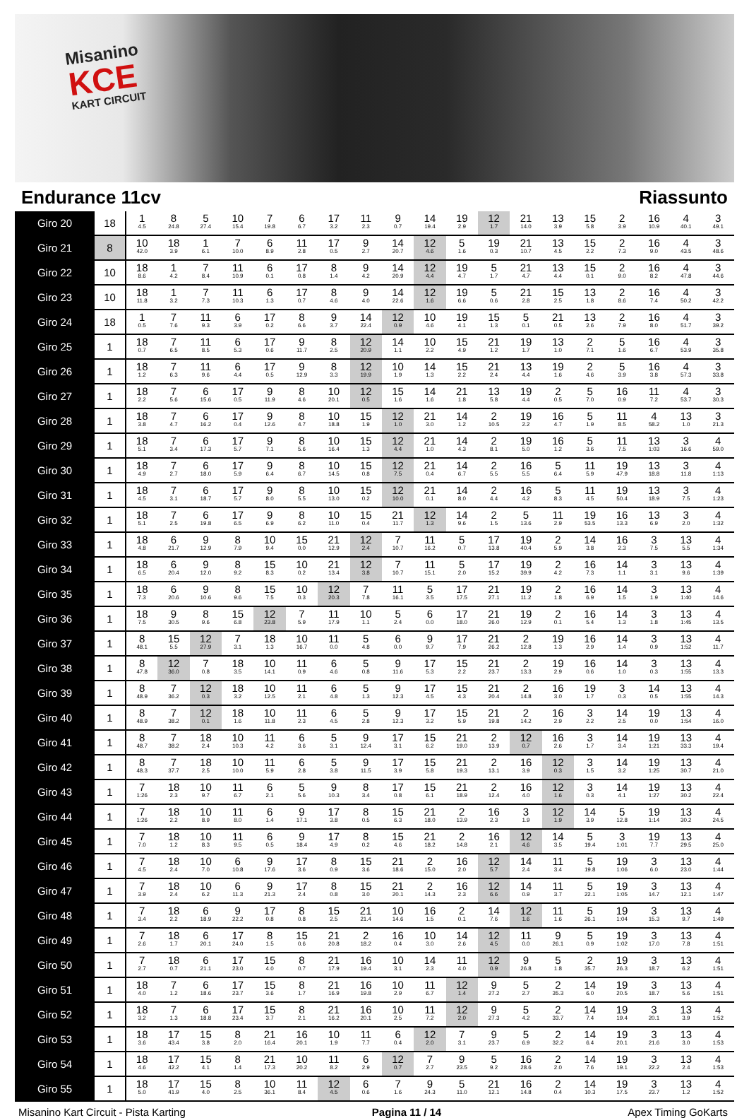Misanino
KCE
KART CIRCUIT
Endurance 11cv Riassunto
| Giro 20 | 18 | 1 4.5 | 8 24.8 | 5 27.4 | 10 15.4 | 7 19.8 | 6 6.7 | 17 3.2 | 11 2.3 | 9 0.7 | 14 19.4 | 19 2.9 | 12 1.7 | 21 14.0 | 13 3.9 | 15 5.8 | 2 3.9 | 16 10.9 | 4 40.1 | 3 49.1 |
| Giro 21 | 8 | 10 42.0 | 18 3.9 | 1 6.1 | 7 10.0 | 6 8.9 | 11 2.8 | 17 0.5 | 9 2.7 | 14 20.7 | 12 4.6 | 5 1.6 | 19 0.3 | 21 10.7 | 13 4.5 | 15 2.2 | 2 7.3 | 16 9.0 | 4 43.5 | 3 48.6 |
| Giro 22 | 10 | 18 8.6 | 1 4.2 | 7 8.4 | 11 10.9 | 6 0.1 | 17 0.8 | 8 1.4 | 9 4.2 | 14 20.9 | 12 4.4 | 19 4.7 | 5 1.7 | 21 4.7 | 13 4.4 | 15 0.1 | 2 9.0 | 16 8.2 | 4 47.8 | 3 44.6 |
| Giro 23 | 10 | 18 11.8 | 1 3.2 | 7 7.3 | 11 10.3 | 6 1.3 | 17 0.7 | 8 4.6 | 9 4.0 | 14 22.6 | 12 1.6 | 19 6.6 | 5 0.6 | 21 2.8 | 15 2.5 | 13 1.8 | 2 8.6 | 16 7.4 | 4 50.2 | 3 42.2 |
| Giro 24 | 18 | 1 0.5 | 7 7.6 | 11 9.3 | 6 3.9 | 17 0.2 | 8 6.6 | 9 3.7 | 14 22.4 | 12 0.9 | 10 4.6 | 19 4.1 | 15 1.3 | 5 0.1 | 21 0.5 | 13 2.6 | 2 7.9 | 16 8.0 | 4 51.7 | 3 39.2 |
| Giro 25 | 1 | 18 0.7 | 7 6.5 | 11 8.5 | 6 5.3 | 17 0.6 | 9 11.7 | 8 2.5 | 12 20.9 | 14 1.1 | 10 2.2 | 15 4.9 | 21 1.2 | 19 1.7 | 13 1.0 | 2 7.1 | 5 1.6 | 16 6.7 | 4 53.9 | 3 35.8 |
| Giro 26 | 1 | 18 1.2 | 7 6.3 | 11 9.6 | 6 4.4 | 17 0.5 | 9 12.9 | 8 3.3 | 12 19.9 | 10 1.9 | 14 1.3 | 15 2.2 | 21 2.4 | 13 4.4 | 19 1.6 | 2 4.6 | 5 3.9 | 16 3.8 | 4 57.3 | 3 33.8 |
| Giro 27 | 1 | 18 2.2 | 7 5.6 | 6 15.6 | 17 0.5 | 9 11.9 | 8 4.6 | 10 20.1 | 12 0.5 | 15 1.6 | 14 1.6 | 21 1.8 | 13 5.8 | 19 4.4 | 2 0.5 | 5 7.0 | 16 0.9 | 11 7.2 | 4 53.7 | 3 30.3 |
| Giro 28 | 1 | 18 3.8 | 7 4.7 | 6 16.2 | 17 0.4 | 9 12.6 | 8 4.7 | 10 18.8 | 15 1.9 | 12 1.0 | 21 3.0 | 14 1.2 | 2 10.5 | 19 2.2 | 16 4.7 | 5 1.9 | 11 8.5 | 4 58.2 | 13 1.0 | 3 21.3 |
| Giro 29 | 1 | 18 5.1 | 7 3.4 | 6 17.3 | 17 5.7 | 9 7.1 | 8 5.6 | 10 16.4 | 15 1.3 | 12 4.4 | 21 1.0 | 14 4.3 | 2 8.1 | 19 5.0 | 16 1.2 | 5 3.6 | 11 7.5 | 13 1:03 | 3 16.6 | 4 59.0 |
| Giro 30 | 1 | 18 4.9 | 7 2.7 | 6 18.0 | 17 5.9 | 9 6.4 | 8 6.7 | 10 14.5 | 15 0.8 | 12 7.5 | 21 0.4 | 14 6.7 | 2 5.5 | 16 5.5 | 5 6.4 | 11 5.9 | 19 47.9 | 13 18.8 | 3 11.8 | 4 1:13 |
| Giro 31 | 1 | 18 4.5 | 7 3.1 | 6 18.7 | 17 5.7 | 9 8.0 | 8 5.5 | 10 13.0 | 15 0.2 | 12 10.0 | 21 0.1 | 14 8.0 | 2 4.4 | 16 4.2 | 5 8.3 | 11 4.5 | 19 50.4 | 13 18.9 | 3 7.5 | 4 1:23 |
| Giro 32 | 1 | 18 5.1 | 7 2.5 | 6 19.8 | 17 6.5 | 9 6.9 | 8 6.2 | 10 11.0 | 15 0.4 | 21 11.7 | 12 1.3 | 14 9.6 | 2 1.5 | 5 13.6 | 11 2.9 | 19 53.5 | 16 13.3 | 13 6.9 | 3 2.0 | 4 1:32 |
| Giro 33 | 1 | 18 4.8 | 6 21.7 | 9 12.9 | 8 7.9 | 10 9.4 | 15 0.0 | 21 12.9 | 12 2.4 | 7 10.7 | 11 16.2 | 5 0.7 | 17 13.8 | 19 40.4 | 2 5.9 | 14 3.8 | 16 2.3 | 3 7.5 | 13 5.5 | 4 1:34 |
| Giro 34 | 1 | 18 6.5 | 6 20.4 | 9 12.0 | 8 9.2 | 15 8.3 | 10 0.2 | 21 13.4 | 12 3.8 | 7 10.7 | 11 15.1 | 5 2.0 | 17 15.2 | 19 39.9 | 2 4.2 | 16 7.3 | 14 1.1 | 3 3.1 | 13 9.6 | 4 1:39 |
| Giro 35 | 1 | 18 7.3 | 6 20.6 | 9 10.6 | 8 9.6 | 15 7.5 | 10 0.3 | 12 20.3 | 7 7.8 | 11 16.1 | 5 3.5 | 17 17.5 | 21 27.1 | 19 11.2 | 2 1.8 | 16 6.9 | 14 1.5 | 3 1.9 | 13 1:40 | 4 14.6 |
| Giro 36 | 1 | 18 7.5 | 9 30.5 | 8 9.6 | 15 6.8 | 12 23.8 | 7 5.9 | 11 17.9 | 10 1.1 | 5 2.4 | 6 0.0 | 17 18.0 | 21 26.0 | 19 12.9 | 2 0.1 | 16 5.4 | 14 1.3 | 3 1.8 | 13 1:45 | 4 13.5 |
| Giro 37 | 1 | 8 48.1 | 15 5.5 | 12 27.9 | 7 3.1 | 18 1.3 | 10 16.7 | 11 0.0 | 5 4.8 | 6 0.0 | 9 9.7 | 17 7.9 | 21 26.2 | 2 12.8 | 19 1.3 | 16 2.9 | 14 1.4 | 3 0.9 | 13 1:52 | 4 11.7 |
| Giro 38 | 1 | 8 47.8 | 12 36.0 | 7 0.8 | 18 3.5 | 10 14.1 | 11 0.9 | 6 4.6 | 5 0.8 | 9 11.6 | 17 5.3 | 15 2.2 | 21 23.7 | 2 13.3 | 19 2.9 | 16 0.6 | 14 1.0 | 3 0.3 | 13 1:55 | 4 13.3 |
| Giro 39 | 1 | 8 48.9 | 7 36.2 | 12 0.3 | 18 3.2 | 10 12.5 | 11 2.1 | 6 4.8 | 5 1.3 | 9 12.3 | 17 4.5 | 15 4.3 | 21 20.4 | 2 14.8 | 16 3.0 | 19 1.7 | 3 0.3 | 14 0.5 | 13 1:55 | 4 14.3 |
| Giro 40 | 1 | 8 48.9 | 7 38.2 | 12 0.1 | 18 1.6 | 10 11.8 | 11 2.3 | 6 4.5 | 5 2.8 | 9 12.3 | 17 3.2 | 15 5.9 | 21 19.8 | 2 14.2 | 16 2.9 | 3 2.2 | 14 2.5 | 19 0.0 | 13 1:54 | 4 16.0 |
| Giro 41 | 1 | 8 48.7 | 7 38.2 | 18 2.4 | 10 10.3 | 11 4.2 | 6 3.6 | 5 3.1 | 9 12.4 | 17 3.1 | 15 6.2 | 21 19.0 | 2 13.9 | 12 0.7 | 16 2.6 | 3 1.7 | 14 3.4 | 19 1:21 | 13 33.3 | 4 19.4 |
| Giro 42 | 1 | 8 48.3 | 7 37.7 | 18 2.5 | 10 10.0 | 11 5.9 | 6 2.8 | 5 3.8 | 9 11.5 | 17 3.9 | 15 5.8 | 21 19.3 | 2 13.1 | 16 3.9 | 12 0.3 | 3 1.5 | 14 3.2 | 19 1:25 | 13 30.7 | 4 21.0 |
| Giro 43 | 1 | 7 1:26 | 18 2.3 | 10 9.7 | 11 6.7 | 6 2.1 | 5 5.6 | 9 10.3 | 8 3.4 | 17 0.8 | 15 6.1 | 21 18.9 | 2 12.4 | 16 4.0 | 12 1.6 | 3 0.3 | 14 4.1 | 19 1:27 | 13 30.2 | 4 22.4 |
| Giro 44 | 1 | 7 1:26 | 18 2.2 | 10 8.9 | 11 8.0 | 6 1.4 | 9 17.1 | 17 3.8 | 8 0.5 | 15 6.3 | 21 18.0 | 2 13.9 | 16 2.3 | 3 1.9 | 12 1.9 | 14 3.9 | 5 12.8 | 19 1:14 | 13 30.2 | 4 24.5 |
| Giro 45 | 1 | 7 7.0 | 18 1.2 | 10 8.3 | 11 9.5 | 6 0.5 | 9 18.4 | 17 4.9 | 8 0.2 | 15 4.6 | 21 18.2 | 2 14.8 | 16 2.1 | 12 4.6 | 14 3.5 | 5 19.4 | 3 1:01 | 19 7.7 | 13 29.5 | 4 25.0 |
| Giro 46 | 1 | 7 4.5 | 18 2.4 | 10 7.0 | 6 10.8 | 9 17.6 | 17 3.6 | 8 0.9 | 15 3.6 | 21 18.6 | 2 15.0 | 16 2.0 | 12 5.7 | 14 2.4 | 11 3.4 | 5 19.8 | 19 1:06 | 3 6.0 | 13 23.0 | 4 1:44 |
| Giro 47 | 1 | 7 3.9 | 18 2.4 | 10 6.2 | 6 11.3 | 9 21.3 | 17 2.4 | 8 0.8 | 15 3.0 | 21 20.1 | 2 14.3 | 16 2.3 | 12 6.6 | 14 0.9 | 11 3.7 | 5 22.1 | 19 1:05 | 3 14.7 | 13 12.1 | 4 1:47 |
| Giro 48 | 1 | 7 3.4 | 18 2.2 | 6 18.9 | 9 22.2 | 17 0.8 | 8 0.8 | 15 2.5 | 21 21.4 | 10 14.6 | 16 1.5 | 2 0.1 | 14 7.6 | 12 1.6 | 11 1.6 | 5 26.1 | 19 1:04 | 3 15.3 | 13 9.7 | 4 1:49 |
| Giro 49 | 1 | 7 2.6 | 18 1.7 | 6 20.1 | 17 24.0 | 8 1.5 | 15 0.6 | 21 20.8 | 2 18.2 | 16 0.4 | 10 3.0 | 14 2.6 | 12 4.5 | 11 0.0 | 9 26.1 | 5 0.9 | 19 1:02 | 3 17.0 | 13 7.8 | 4 1:51 |
| Giro 50 | 1 | 7 2.7 | 18 0.7 | 6 21.1 | 17 23.0 | 15 4.0 | 8 0.7 | 21 17.9 | 16 19.4 | 10 3.1 | 14 2.3 | 11 4.0 | 12 0.9 | 9 26.8 | 5 1.8 | 2 35.7 | 19 26.3 | 3 18.7 | 13 6.2 | 4 1:51 |
| Giro 51 | 1 | 18 4.0 | 7 1.2 | 6 18.6 | 17 23.7 | 15 3.6 | 8 1.7 | 21 16.9 | 16 19.8 | 10 2.9 | 11 6.7 | 12 1.4 | 9 27.2 | 5 2.7 | 2 35.3 | 14 6.0 | 19 20.5 | 3 18.7 | 13 5.6 | 4 1:51 |
| Giro 52 | 1 | 18 3.2 | 7 1.3 | 6 18.8 | 17 23.4 | 15 3.7 | 8 2.1 | 21 16.2 | 16 20.1 | 10 2.5 | 11 7.2 | 12 2.0 | 9 27.3 | 5 4.2 | 2 33.7 | 14 7.4 | 19 19.4 | 3 20.1 | 13 3.9 | 4 1:52 |
| Giro 53 | 1 | 18 3.6 | 17 43.4 | 15 3.8 | 8 2.0 | 21 16.4 | 16 20.1 | 10 1.9 | 11 7.7 | 6 0.4 | 12 2.0 | 7 3.1 | 9 23.7 | 5 6.9 | 2 32.2 | 14 6.4 | 19 20.1 | 3 21.6 | 13 3.0 | 4 1:53 |
| Giro 54 | 1 | 18 4.6 | 17 42.2 | 15 4.1 | 8 1.4 | 21 17.3 | 10 20.2 | 11 8.2 | 6 2.9 | 12 0.7 | 7 2.7 | 9 23.5 | 5 9.2 | 16 28.6 | 2 2.0 | 14 7.6 | 19 19.1 | 3 22.2 | 13 2.4 | 4 1:53 |
| Giro 55 | 1 | 18 5.0 | 17 41.9 | 15 4.0 | 8 2.5 | 10 36.1 | 11 8.4 | 12 4.5 | 6 0.6 | 7 1.6 | 9 24.3 | 5 11.0 | 21 12.1 | 16 14.8 | 2 0.4 | 14 10.3 | 19 17.5 | 3 23.7 | 13 1.2 | 4 1:52 |
Misanino Kart Circuit - Pista Karting Pagina 11 / 14 Apex Timing GoKarts